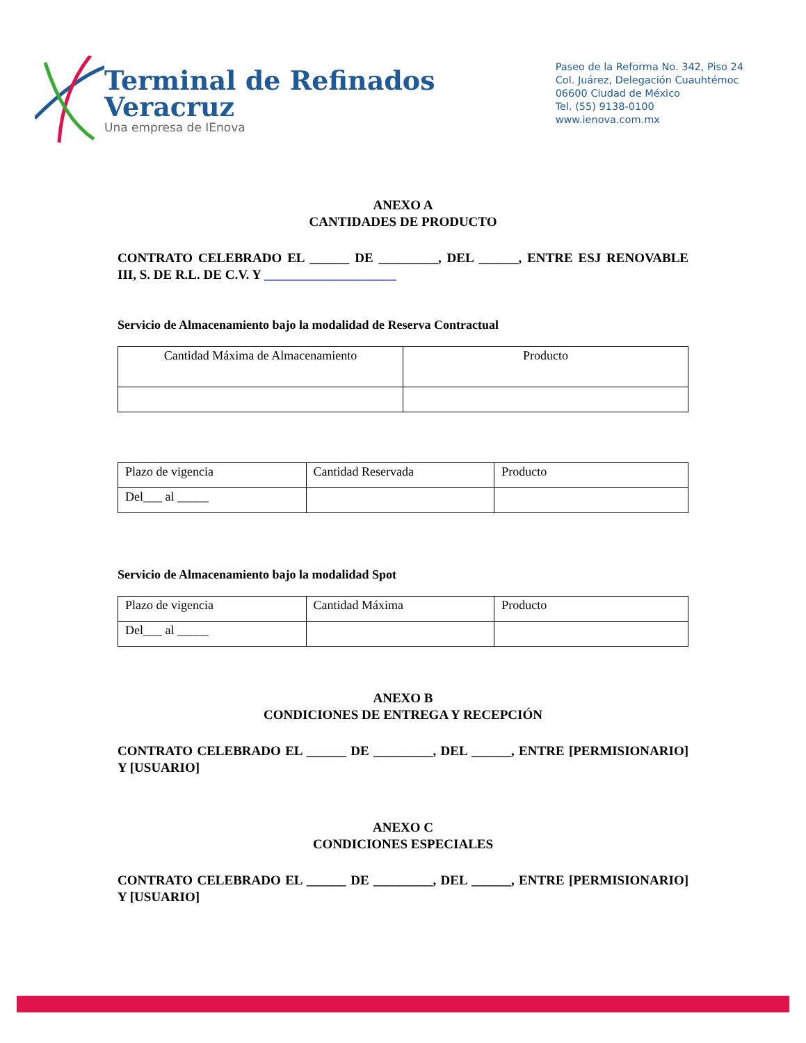Terminal de Refinados
Veracruz
Una empresa de IEnova
Paseo de la Reforma No. 342, Piso 24
Col. Juárez, Delegación Cuauhtémoc
06600 Ciudad de México
Tel. (55) 9138-0100
www.ienova.com.mx
ANEXO A
CANTIDADES DE PRODUCTO
CONTRATO CELEBRADO EL ______ DE _________, DEL ______, ENTRE ESJ RENOVABLE III, S. DE R.L. DE C.V. Y ____________________
Servicio de Almacenamiento bajo la modalidad de Reserva Contractual
| Cantidad Máxima de Almacenamiento | Producto |
| Plazo de vigencia | Cantidad Reservada | Producto |
| Del___ al _____ | | |
Servicio de Almacenamiento bajo la modalidad Spot
| Plazo de vigencia | Cantidad Máxima | Producto |
| Del___ al _____ | | |
ANEXO B
CONDICIONES DE ENTREGA Y RECEPCIÓN
CONTRATO CELEBRADO EL ______ DE _________, DEL ______, ENTRE [PERMISIONARIO] Y [USUARIO]
ANEXO C
CONDICIONES ESPECIALES
CONTRATO CELEBRADO EL ______ DE _________, DEL ______, ENTRE [PERMISIONARIO] Y [USUARIO]